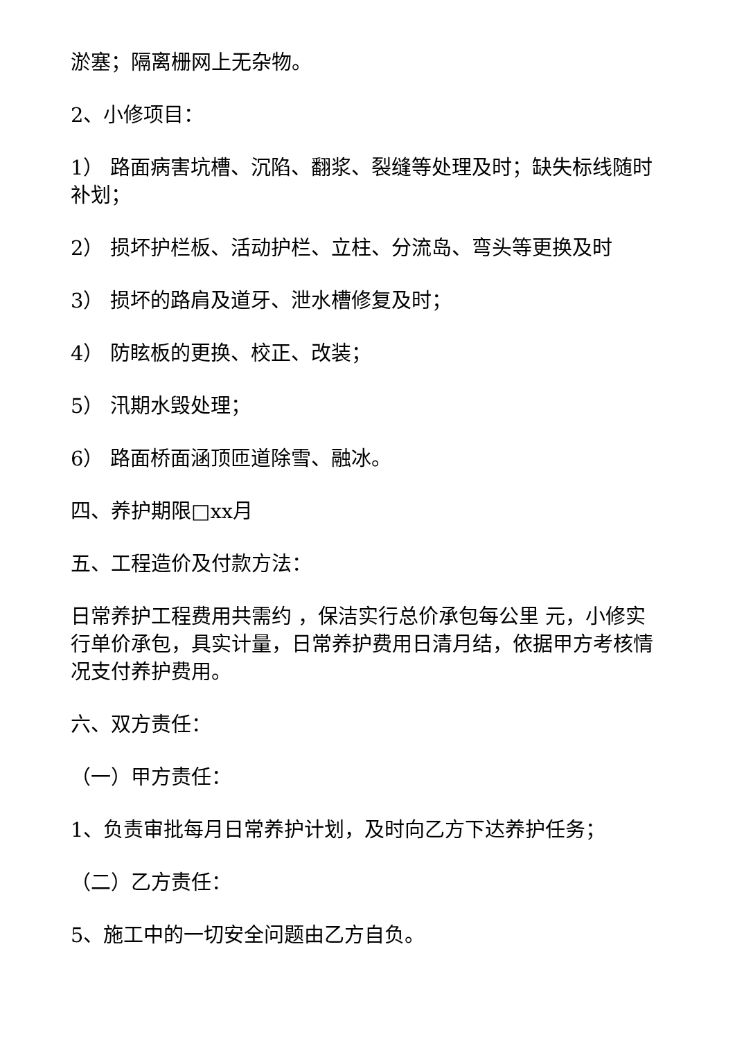淤塞；隔离栅网上无杂物。
2、小修项目：
1） 路面病害坑槽、沉陷、翻浆、裂缝等处理及时；缺失标线随时补划；
2） 损坏护栏板、活动护栏、立柱、分流岛、弯头等更换及时
3） 损坏的路肩及道牙、泄水槽修复及时；
4） 防眩板的更换、校正、改装；
5） 汛期水毁处理；
6） 路面桥面涵顶匝道除雪、融冰。
四、养护期限□xx月
五、工程造价及付款方法：
日常养护工程费用共需约 ，保洁实行总价承包每公里 元，小修实行单价承包，具实计量，日常养护费用日清月结，依据甲方考核情况支付养护费用。
六、双方责任：
（一）甲方责任：
1、负责审批每月日常养护计划，及时向乙方下达养护任务；
（二）乙方责任：
5、施工中的一切安全问题由乙方自负。